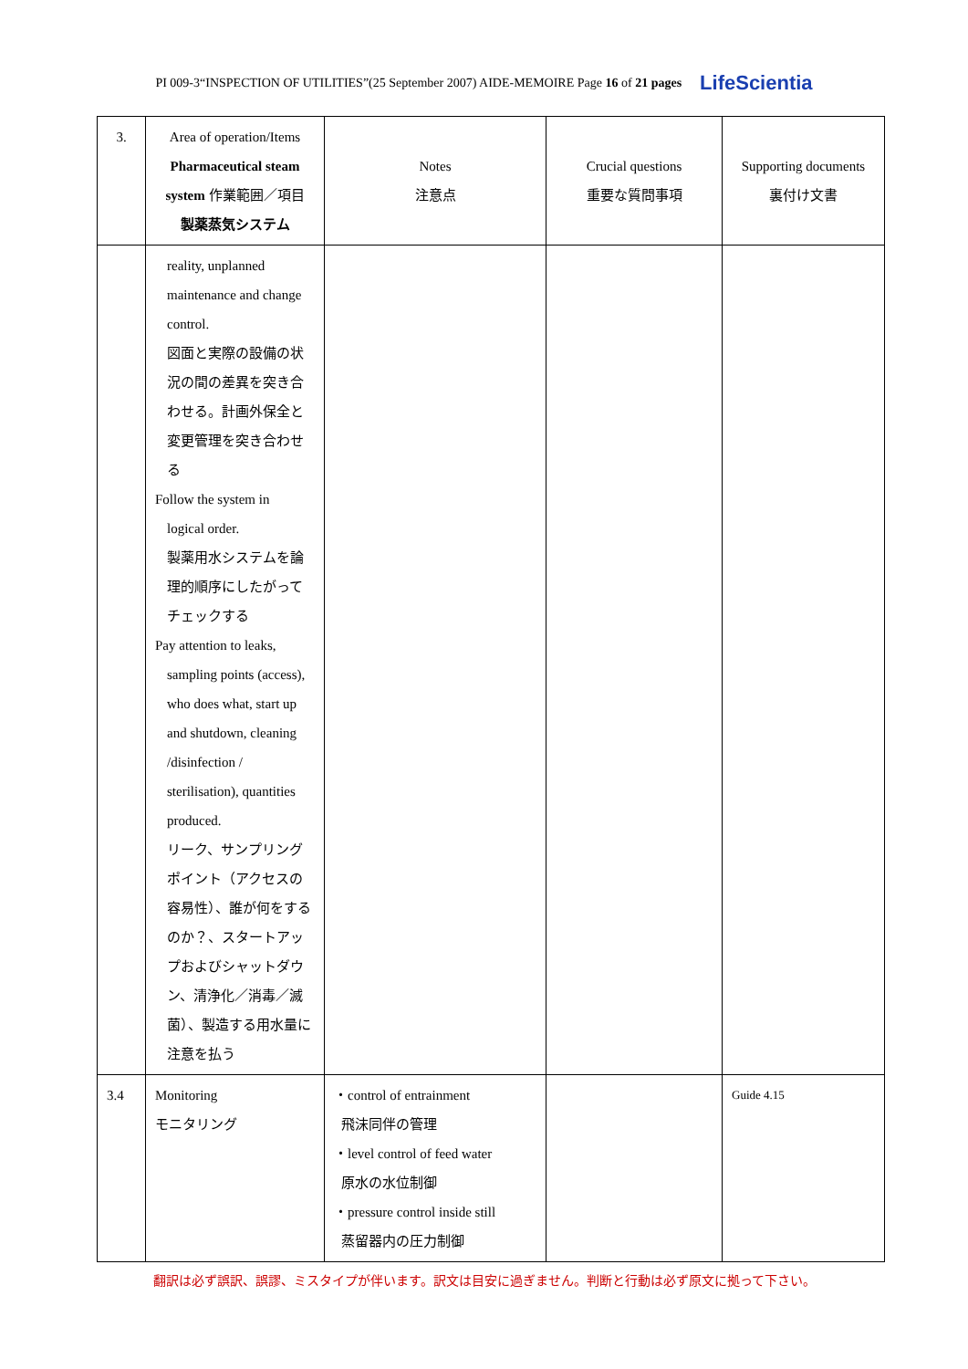PI 009-3“INSPECTION OF UTILITIES”(25 September 2007) AIDE-MEMOIRE Page 16 of 21 pages LifeScientia
| 3. | Area of operation/Items Pharmaceutical steam system 作業範囲／項目 製薬蒸気システム | Notes 注意点 | Crucial questions 重要な質問事項 | Supporting documents 裏付け文書 |
| --- | --- | --- | --- | --- |
| | reality, unplanned maintenance and change control. 図面と実際の設備の状況の間の差異を突き合わせる。計画外保全と変更管理を突き合わせる Follow the system in logical order. 製薬用水システムを論理的順序にしたがってチェックする Pay attention to leaks, sampling points (access), who does what, start up and shutdown, cleaning /disinfection / sterilisation), quantities produced. リーク、サンプリングポイント（アクセスの容易性）、誰が何をするのか？、スタートアップおよびシャットダウン、清浄化／消毒／滅菌）、製造する用水量に注意を払う | | | |
| 3.4 | Monitoring モニタリング | ・control of entrainment 飛沫同伴の管理 ・level control of feed water 原水の水位制御 ・pressure control inside still 蒸留器内の圧力制御 | | Guide 4.15 |
翻訳は必ず誤訳、誤謬、ミスタイプが伴います。訳文は目安に過ぎません。判断と行動は必ず原文に拠って下さい。